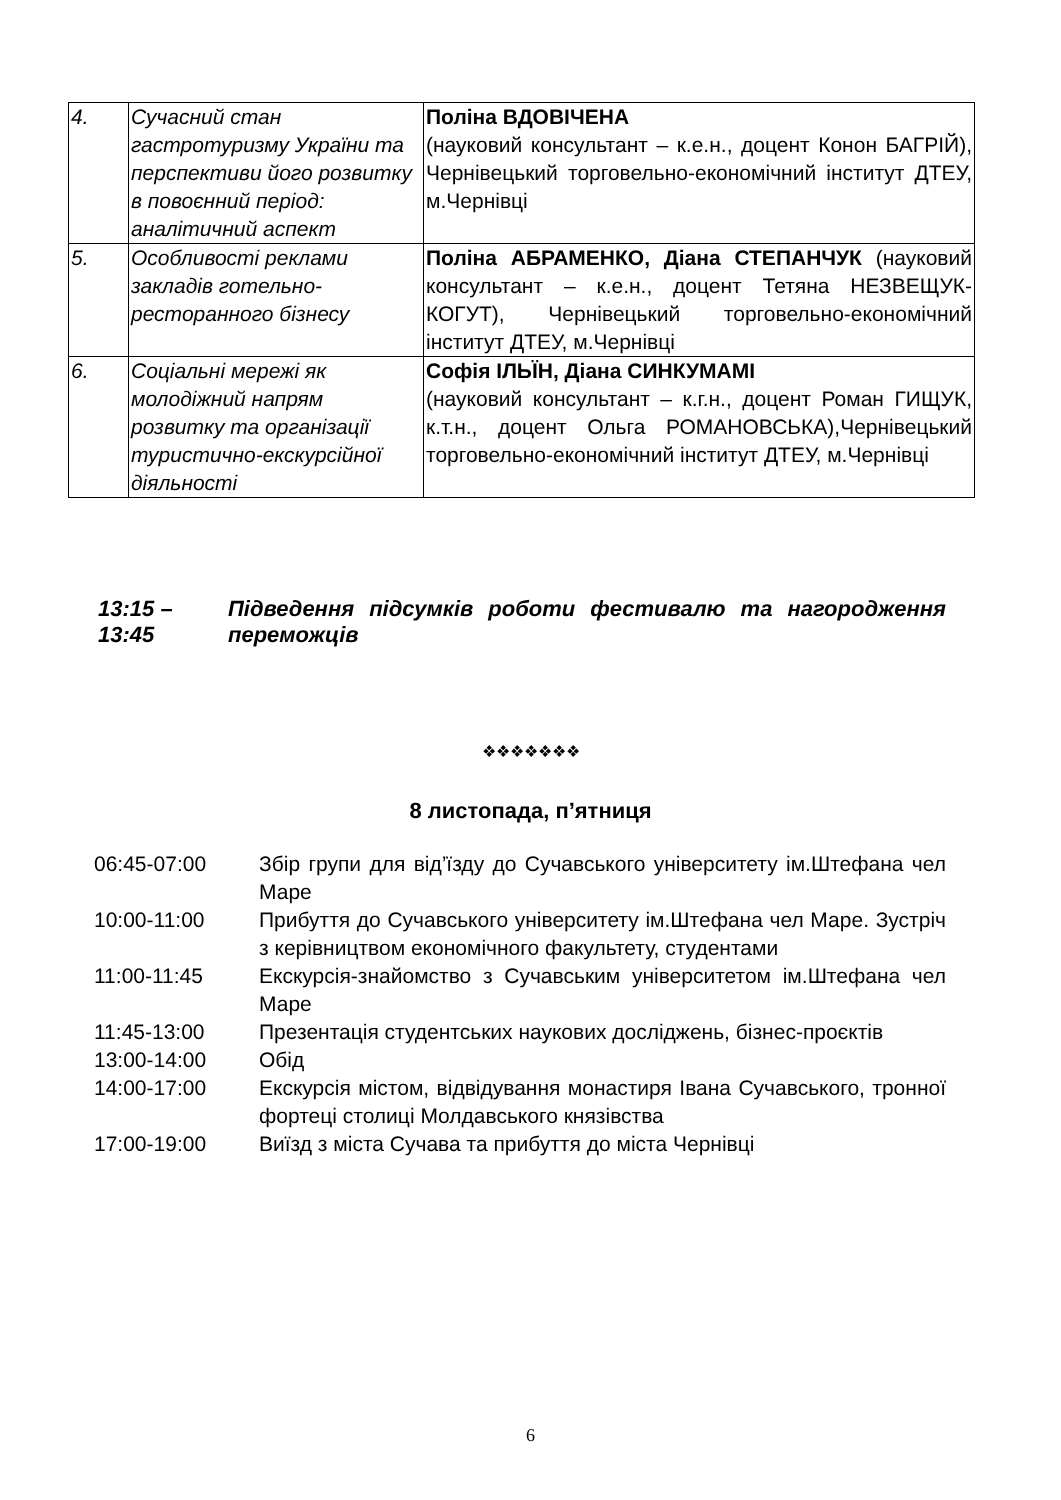| 4. | Сучасний стан гастротуризму України та перспективи його розвитку в повоєнний період: аналітичний аспект | Поліна ВДОВІЧЕНА (науковий консультант – к.е.н., доцент Конон БАГРІЙ), Чернівецький торговельно-економічний інститут ДТЕУ, м.Чернівці |
| 5. | Особливості реклами закладів готельно-ресторанного бізнесу | Поліна АБРАМЕНКО, Діана СТЕПАНЧУК (науковий консультант – к.е.н., доцент Тетяна НЕЗВЕЩУК-КОГУТ), Чернівецький торговельно-економічний інститут ДТЕУ, м.Чернівці |
| 6. | Соціальні мережі як молодіжний напрям розвитку та організації туристично-екскурсійної діяльності | Софія ІЛЬЇН, Діана СИНКУМАМІ (науковий консультант – к.г.н., доцент Роман ГИЩУК, к.т.н., доцент Ольга РОМАНОВСЬКА),Чернівецький торговельно-економічний інститут ДТЕУ, м.Чернівці |
| 13:15 – 13:45 | Підведення підсумків роботи фестивалю та нагородження переможців |
❖❖❖❖❖❖❖
8 листопада, п’ятниця
| 06:45-07:00 | Збір групи для від’їзду до Сучавського університету ім.Штефана чел Маре |
| 10:00-11:00 | Прибуття до Сучавського університету ім.Штефана чел Маре. Зустріч з керівництвом економічного факультету, студентами |
| 11:00-11:45 | Екскурсія-знайомство з Сучавським університетом ім.Штефана чел Маре |
| 11:45-13:00 | Презентація студентських наукових досліджень, бізнес-проєктів |
| 13:00-14:00 | Обід |
| 14:00-17:00 | Екскурсія містом, відвідування монастиря Івана Сучавського, тронної фортеці столиці Молдавського князівства |
| 17:00-19:00 | Виїзд з міста Сучава та прибуття до міста Чернівці |
6